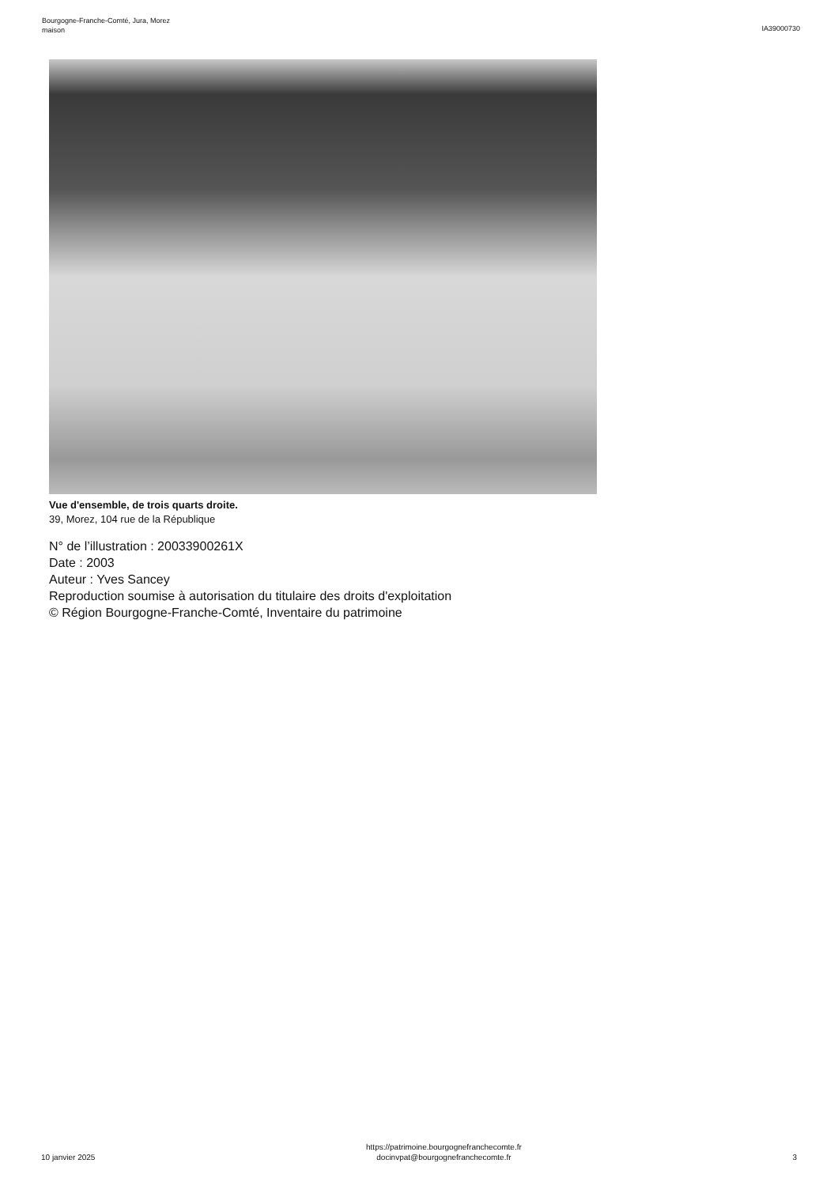Bourgogne-Franche-Comté, Jura, Morez
maison
IA39000730
Vue d'ensemble, de trois quarts droite.
39, Morez, 104 rue de la République
N° de l’illustration : 20033900261X
Date : 2003
Auteur : Yves Sancey
Reproduction soumise à autorisation du titulaire des droits d'exploitation
© Région Bourgogne-Franche-Comté, Inventaire du patrimoine
10 janvier 2025
https://patrimoine.bourgognefranchecomte.fr
docinvpat@bourgognefranchecomte.fr
3